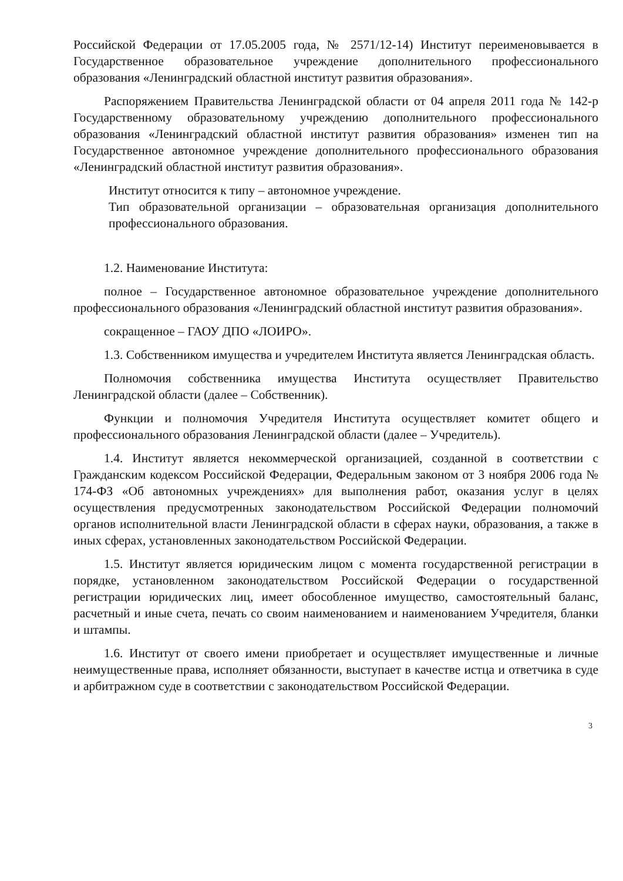Российской Федерации от 17.05.2005 года, № 2571/12-14) Институт переименовывается в Государственное образовательное учреждение дополнительного профессионального образования «Ленинградский областной институт развития образования».
Распоряжением Правительства Ленинградской области от 04 апреля 2011 года № 142-р Государственному образовательному учреждению дополнительного профессионального образования «Ленинградский областной институт развития образования» изменен тип на Государственное автономное учреждение дополнительного профессионального образования «Ленинградский областной институт развития образования».
Институт относится к типу – автономное учреждение.
Тип образовательной организации – образовательная организация дополнительного профессионального образования.
1.2. Наименование Института:
полное – Государственное автономное образовательное учреждение дополнительного профессионального образования «Ленинградский областной институт развития образования».
сокращенное – ГАОУ ДПО «ЛОИРО».
1.3. Собственником имущества и учредителем Института является Ленинградская область.
Полномочия собственника имущества Института осуществляет Правительство Ленинградской области (далее – Собственник).
Функции и полномочия Учредителя Института осуществляет комитет общего и профессионального образования Ленинградской области (далее – Учредитель).
1.4. Институт является некоммерческой организацией, созданной в соответствии с Гражданским кодексом Российской Федерации, Федеральным законом от 3 ноября 2006 года № 174-ФЗ «Об автономных учреждениях» для выполнения работ, оказания услуг в целях осуществления предусмотренных законодательством Российской Федерации полномочий органов исполнительной власти Ленинградской области в сферах науки, образования, а также в иных сферах, установленных законодательством Российской Федерации.
1.5. Институт является юридическим лицом с момента государственной регистрации в порядке, установленном законодательством Российской Федерации о государственной регистрации юридических лиц, имеет обособленное имущество, самостоятельный баланс, расчетный и иные счета, печать со своим наименованием и наименованием Учредителя, бланки и штампы.
1.6. Институт от своего имени приобретает и осуществляет имущественные и личные неимущественные права, исполняет обязанности, выступает в качестве истца и ответчика в суде и арбитражном суде в соответствии с законодательством Российской Федерации.
3